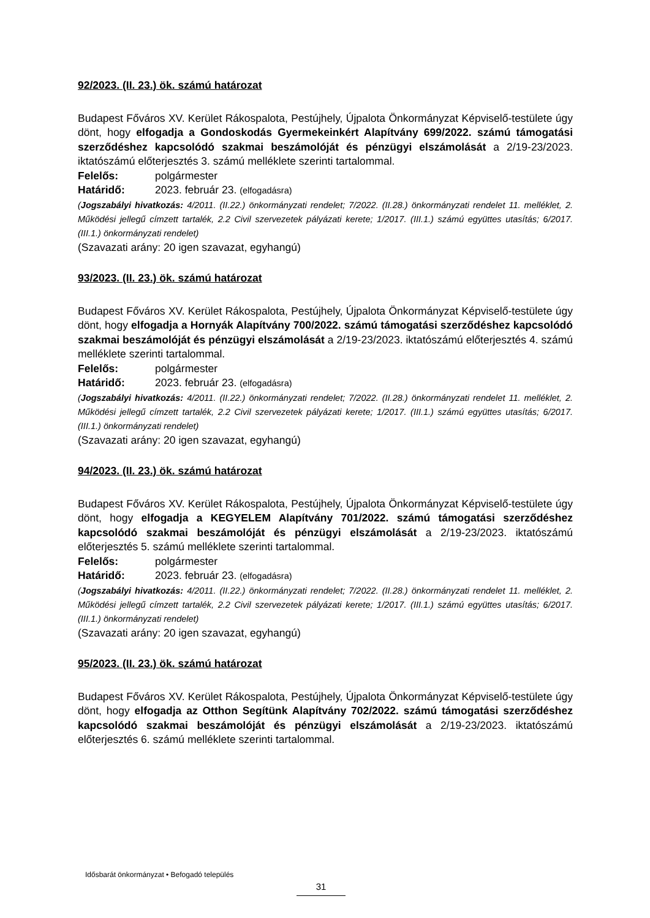92/2023. (II. 23.) ök. számú határozat
Budapest Főváros XV. Kerület Rákospalota, Pestújhely, Újpalota Önkormányzat Képviselő-testülete úgy dönt, hogy elfogadja a Gondoskodás Gyermekeinkért Alapítvány 699/2022. számú támogatási szerződéshez kapcsolódó szakmai beszámolóját és pénzügyi elszámolását a 2/19-23/2023. iktatószámú előterjesztés 3. számú melléklete szerinti tartalommal.
Felelős: polgármester
Határidő: 2023. február 23. (elfogadásra)
(Jogszabályi hivatkozás: 4/2011. (II.22.) önkormányzati rendelet; 7/2022. (II.28.) önkormányzati rendelet 11. melléklet, 2. Működési jellegű címzett tartalék, 2.2 Civil szervezetek pályázati kerete; 1/2017. (III.1.) számú együttes utasítás; 6/2017. (III.1.) önkormányzati rendelet)
(Szavazati arány: 20 igen szavazat, egyhangú)
93/2023. (II. 23.) ök. számú határozat
Budapest Főváros XV. Kerület Rákospalota, Pestújhely, Újpalota Önkormányzat Képviselő-testülete úgy dönt, hogy elfogadja a Hornyák Alapítvány 700/2022. számú támogatási szerződéshez kapcsolódó szakmai beszámolóját és pénzügyi elszámolását a 2/19-23/2023. iktatószámú előterjesztés 4. számú melléklete szerinti tartalommal.
Felelős: polgármester
Határidő: 2023. február 23. (elfogadásra)
(Jogszabályi hivatkozás: 4/2011. (II.22.) önkormányzati rendelet; 7/2022. (II.28.) önkormányzati rendelet 11. melléklet, 2. Működési jellegű címzett tartalék, 2.2 Civil szervezetek pályázati kerete; 1/2017. (III.1.) számú együttes utasítás; 6/2017. (III.1.) önkormányzati rendelet)
(Szavazati arány: 20 igen szavazat, egyhangú)
94/2023. (II. 23.) ök. számú határozat
Budapest Főváros XV. Kerület Rákospalota, Pestújhely, Újpalota Önkormányzat Képviselő-testülete úgy dönt, hogy elfogadja a KEGYELEM Alapítvány 701/2022. számú támogatási szerződéshez kapcsolódó szakmai beszámolóját és pénzügyi elszámolását a 2/19-23/2023. iktatószámú előterjesztés 5. számú melléklete szerinti tartalommal.
Felelős: polgármester
Határidő: 2023. február 23. (elfogadásra)
(Jogszabályi hivatkozás: 4/2011. (II.22.) önkormányzati rendelet; 7/2022. (II.28.) önkormányzati rendelet 11. melléklet, 2. Működési jellegű címzett tartalék, 2.2 Civil szervezetek pályázati kerete; 1/2017. (III.1.) számú együttes utasítás; 6/2017. (III.1.) önkormányzati rendelet)
(Szavazati arány: 20 igen szavazat, egyhangú)
95/2023. (II. 23.) ök. számú határozat
Budapest Főváros XV. Kerület Rákospalota, Pestújhely, Újpalota Önkormányzat Képviselő-testülete úgy dönt, hogy elfogadja az Otthon Segítünk Alapítvány 702/2022. számú támogatási szerződéshez kapcsolódó szakmai beszámolóját és pénzügyi elszámolását a 2/19-23/2023. iktatószámú előterjesztés 6. számú melléklete szerinti tartalommal.
Idősbarát önkormányzat • Befogadó település
31